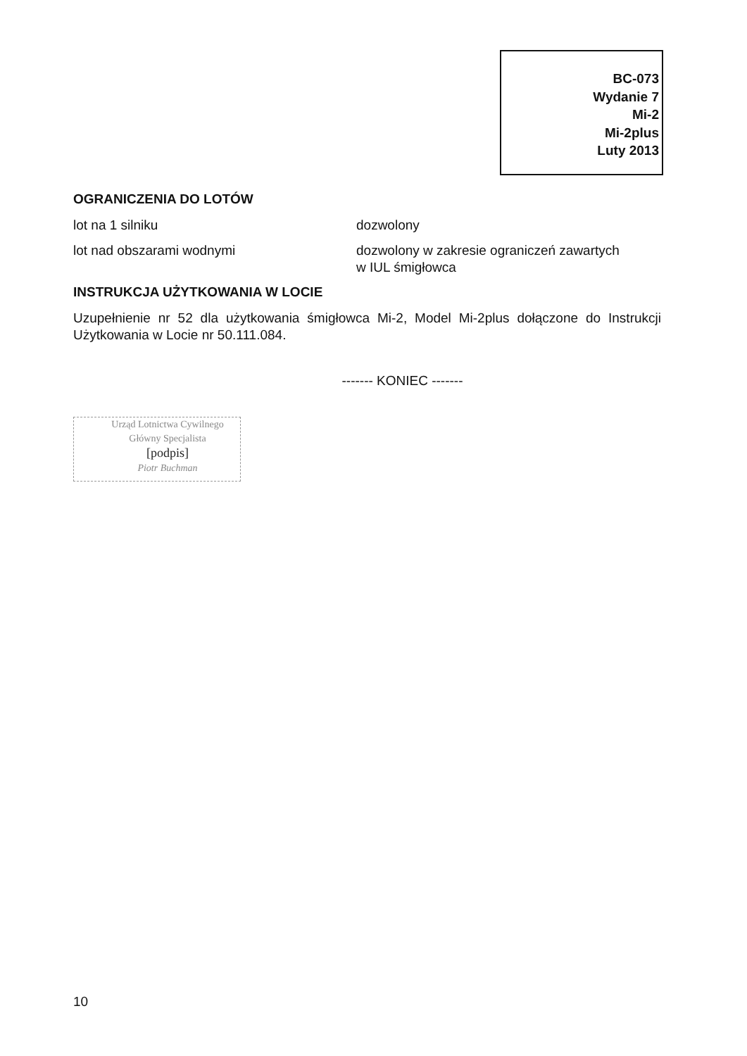BC-073
Wydanie 7
Mi-2
Mi-2plus
Luty 2013
OGRANICZENIA DO LOTÓW
lot na 1 silniku dozwolony
lot nad obszarami wodnymi dozwolony w zakresie ograniczeń zawartych
w IUL śmigłowca
INSTRUKCJA UŻYTKOWANIA W LOCIE
Uzupełnienie nr 52 dla użytkowania śmigłowca Mi-2, Model Mi-2plus dołączone do Instrukcji Użytkowania w Locie nr 50.111.084.
------- KONIEC -------
Urząd Lotnictwa Cywilnego
Główny Specjalista
[podpis]
Piotr Buchman
10